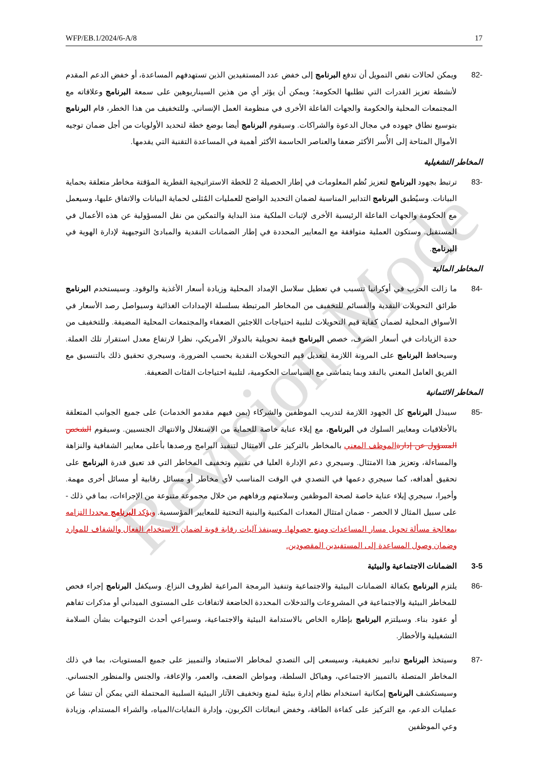WFP/EB.1/2024/6-A/8 17
Revision Mode
-82 ويمكن لحالات نقص التمويل أن تدفع البرنامج إلى خفض عدد المستفيدين الذين تستهدفهم المساعدة، أو خفض الدعم المقدم لأنشطة تعزيز القدرات التي تطلبها الحكومة؛ ويمكن أن يؤثر أي من هذين السيناريوهين على سمعة البرنامج وعلاقاته مع المجتمعات المحلية والحكومة والجهات الفاعلة الأخرى في منظومة العمل الإنساني. وللتخفيف من هذا الخطر، قام البرنامج بتوسيع نطاق جهوده في مجال الدعوة والشراكات. وسيقوم البرنامج أيضا بوضع خطة لتحديد الأولويات من أجل ضمان توجيه الأموال المتاحة إلى الأُسر الأكثر ضعفا والعناصر الحاسمة الأكثر أهمية في المساعدة التقنية التي يقدمها.
المخاطر التشغيلية
-83 ترتبط بجهود البرنامج لتعزيز نُظم المعلومات في إطار الحصيلة 2 للخطة الاستراتيجية القطرية المؤقتة مخاطر متعلقة بحماية البيانات. وسيُطبق البرنامج التدابير المناسبة لضمان التحديد الواضح للعمليات المُثلى لحماية البيانات والاتفاق عليها، وسيعمل مع الحكومة والجهات الفاعلة الرئيسية الأخرى لإثبات الملكية منذ البداية والتمكين من نقل المسؤولية عن هذه الأعمال في المستقبل. وستكون العملية متوافقة مع المعايير المحددة في إطار الضمانات النقدية والمبادئ التوجيهية لإدارة الهوية في البرنامج.
المخاطر المالية
-84 ما زالت الحرب في أوكرانيا تتسبب في تعطيل سلاسل الإمداد المحلية وزيادة أسعار الأغذية والوقود. وسيستخدم البرنامج طرائق التحويلات النقدية والقسائم للتخفيف من المخاطر المرتبطة بسلسلة الإمدادات الغذائية وسيواصل رصد الأسعار في الأسواق المحلية لضمان كفاية قيم التحويلات لتلبية احتياجات اللاجئين الضعفاء والمجتمعات المحلية المضيفة. وللتخفيف من حدة الزيادات في أسعار الصرف، خصص البرنامج قيمة تحويلية بالدولار الأمريكي، نظرا لارتفاع معدل استقرار تلك العملة. وسيحافظ البرنامج على المرونة اللازمة لتعديل قيم التحويلات النقدية بحسب الضرورة، وسيجري تحقيق ذلك بالتنسيق مع الفريق العامل المعني بالنقد وبما يتماشى مع السياسات الحكومية، لتلبية احتياجات الفئات الضعيفة.
المخاطر الائتمانية
-85 سيبذل البرنامج كل الجهود اللازمة لتدريب الموظفين والشركاء (بمن فيهم مقدمو الخدمات) على جميع الجوانب المتعلقة بالأخلاقيات ومعايير السلوك في البرنامج، مع إيلاء عناية خاصة للحماية من الاستغلال والانتهاك الجنسيين. وسيقوم الشخص المسؤول عن إدارة الموظف المعني بالمخاطر بالتركيز على الامتثال لتنفيذ البرامج ورصدها بأعلى معايير الشفافية والنزاهة والمساءلة، وتعزيز هذا الامتثال. وسيجري دعم الإدارة العليا في تقييم وتخفيف المخاطر التي قد تعيق قدرة البرنامج على تحقيق أهدافه، كما سيجري دعمها في التصدي في الوقت المناسب لأي مخاطر أو مسائل رقابية أو مسائل أخرى مهمة. وأخيرا، سيجري إيلاء عناية خاصة لصحة الموظفين وسلامتهم ورفاههم من خلال مجموعة متنوعة من الإجراءات، بما في ذلك - على سبيل المثال لا الحصر - ضمان امتثال المعدات المكتبية والبنية التحتية للمعايير المؤسسية. ويؤكد البرنامج مجددا التزامه بمعالجة مسألة تحويل مسار المساعدات ومنع حصولها، وسينفذ آليات رقابة قوية لضمان الاستخدام الفعال والشفاف للموارد وضمان وصول المساعدة إلى المستفيدين المقصودين.
3-5 الضمانات الاجتماعية والبيئية
-86 يلتزم البرنامج بكفالة الضمانات البيئية والاجتماعية وتنفيذ البرمجة المراعية لظروف النزاع. وسيكفل البرنامج إجراء فحص للمخاطر البيئية والاجتماعية في المشروعات والتدخلات المحددة الخاضعة لاتفاقات على المستوى الميداني أو مذكرات تفاهم أو عقود بناء. وسيلتزم البرنامج بإطاره الخاص بالاستدامة البيئية والاجتماعية، وسيراعي أحدث التوجيهات بشأن السلامة التشغيلية والأخطار.
-87 وسيتخذ البرنامج تدابير تخفيفية، وسيسعى إلى التصدي لمخاطر الاستبعاد والتمييز على جميع المستويات، بما في ذلك المخاطر المتصلة بالتمييز الاجتماعي، وهياكل السلطة، ومواطن الضعف، والعمر، والإعاقة، والجنس والمنظور الجنساني. وسيستكشف البرنامج إمكانية استخدام نظام إدارة بيئية لمنع وتخفيف الآثار البيئية السلبية المحتملة التي يمكن أن تنشأ عن عمليات الدعم، مع التركيز على كفاءة الطاقة، وخفض انبعاثات الكربون، وإدارة النفايات/المياه، والشراء المستدام، وزيادة وعي الموظفين